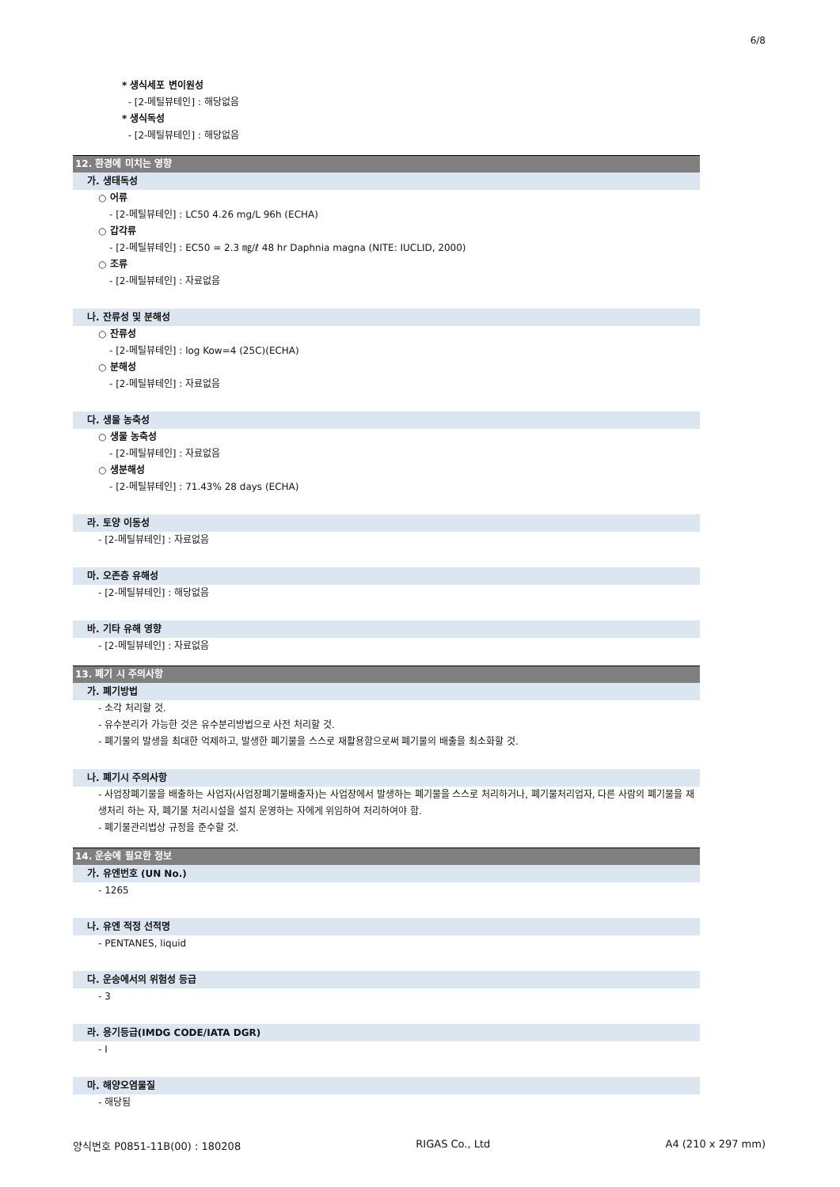6/8
* 생식세포 변이원성
- [2-메틸뷰테인] : 해당없음
* 생식독성
- [2-메틸뷰테인] : 해당없음
12. 환경에 미치는 영향
가. 생태독성
○ 어류
- [2-메틸뷰테인] : LC50 4.26 mg/L 96h (ECHA)
○ 갑각류
- [2-메틸뷰테인] : EC50 = 2.3 ㎎/ℓ 48 hr Daphnia magna (NITE: IUCLID, 2000)
○ 조류
- [2-메틸뷰테인] : 자료없음
나. 잔류성 및 분해성
○ 잔류성
- [2-메틸뷰테인] : log Kow=4 (25C)(ECHA)
○ 분해성
- [2-메틸뷰테인] : 자료없음
다. 생물 농축성
○ 생물 농축성
- [2-메틸뷰테인] : 자료없음
○ 생분해성
- [2-메틸뷰테인] : 71.43% 28 days (ECHA)
라. 토양 이동성
- [2-메틸뷰테인] : 자료없음
마. 오존층 유해성
- [2-메틸뷰테인] : 해당없음
바. 기타 유해 영향
- [2-메틸뷰테인] : 자료없음
13. 폐기 시 주의사항
가. 폐기방법
- 소각 처리할 것.
- 유수분리가 가능한 것은 유수분리방법으로 사전 처리할 것.
- 폐기물의 발생을 최대한 억제하고, 발생한 폐기물을 스스로 재활용함으로써 폐기물의 배출을 최소화할 것.
나. 폐기시 주의사항
- 사업장폐기물을 배출하는 사업자(사업장폐기물배출자)는 사업장에서 발생하는 폐기물을 스스로 처리하거나, 폐기물처리업자, 다른 사람의 폐기물을 재생처리 하는 자, 폐기물 처리시설을 설치 운영하는 자에게 위임하여 처리하여야 함.
- 폐기물관리법상 규정을 준수할 것.
14. 운송에 필요한 정보
가. 유엔번호 (UN No.)
- 1265
나. 유엔 적정 선적명
- PENTANES, liquid
다. 운송에서의 위험성 등급
- 3
라. 용기등급(IMDG CODE/IATA DGR)
- I
마. 해양오염물질
- 해당됨
양식번호 P0851-11B(00) : 180208 RIGAS Co., Ltd A4 (210 x 297 mm)